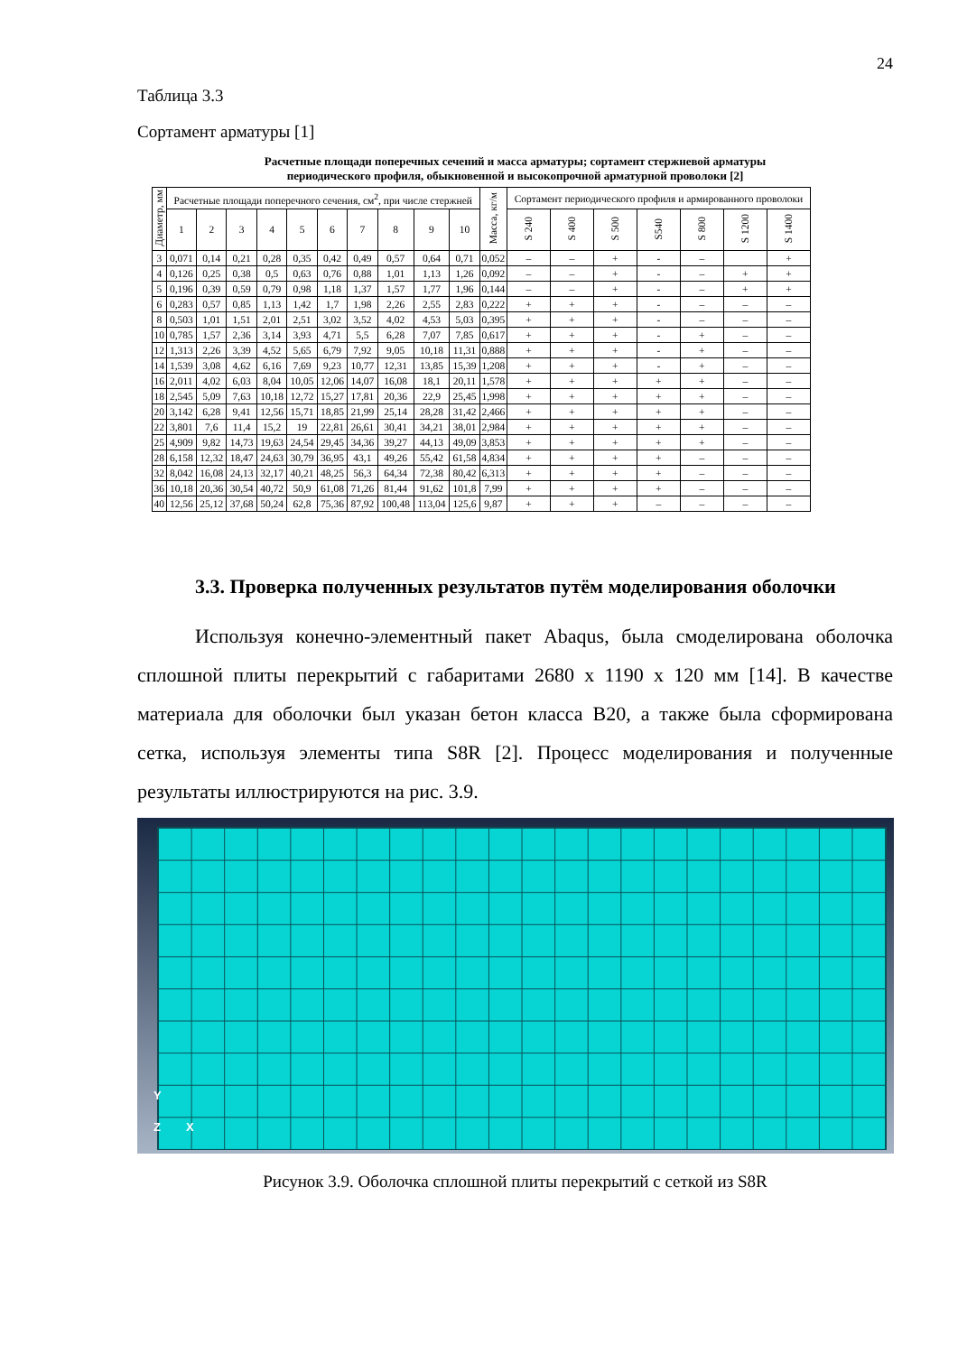24
Таблица 3.3
Сортамент арматуры [1]
Расчетные площади поперечных сечений и масса арматуры; сортамент стержневой арматуры
периодического профиля, обыкновенной и высокопрочной арматурной проволоки [2]
| Диаметр, мм | Расчетные площади поперечного сечения, см<sup>2</sup>, при числе стержней | | | | | | | | | | Масса, кг/м | Сортамент периодического профиля и армированного проволоки | | | | | | |
| --- | --- | --- | --- | --- | --- | --- | --- | --- | --- | --- | --- | --- | --- | --- | --- | --- | --- | --- |
| | 1 | 2 | 3 | 4 | 5 | 6 | 7 | 8 | 9 | 10 | | S 240 | S 400 | S 500 | S540 | S 800 | S 1200 | S 1400 |
| 3 | 0,071 | 0,14 | 0,21 | 0,28 | 0,35 | 0,42 | 0,49 | 0,57 | 0,64 | 0,71 | 0,052 | – | – | + | - | – | | + |
| 4 | 0,126 | 0,25 | 0,38 | 0,5 | 0,63 | 0,76 | 0,88 | 1,01 | 1,13 | 1,26 | 0,092 | – | – | + | - | – | + | + |
| 5 | 0,196 | 0,39 | 0,59 | 0,79 | 0,98 | 1,18 | 1,37 | 1,57 | 1,77 | 1,96 | 0,144 | – | – | + | - | – | + | + |
| 6 | 0,283 | 0,57 | 0,85 | 1,13 | 1,42 | 1,7 | 1,98 | 2,26 | 2,55 | 2,83 | 0,222 | + | + | + | - | – | – | – |
| 8 | 0,503 | 1,01 | 1,51 | 2,01 | 2,51 | 3,02 | 3,52 | 4,02 | 4,53 | 5,03 | 0,395 | + | + | + | - | – | – | – |
| 10 | 0,785 | 1,57 | 2,36 | 3,14 | 3,93 | 4,71 | 5,5 | 6,28 | 7,07 | 7,85 | 0,617 | + | + | + | - | + | – | – |
| 12 | 1,313 | 2,26 | 3,39 | 4,52 | 5,65 | 6,79 | 7,92 | 9,05 | 10,18 | 11,31 | 0,888 | + | + | + | - | + | – | – |
| 14 | 1,539 | 3,08 | 4,62 | 6,16 | 7,69 | 9,23 | 10,77 | 12,31 | 13,85 | 15,39 | 1,208 | + | + | + | - | + | – | – |
| 16 | 2,011 | 4,02 | 6,03 | 8,04 | 10,05 | 12,06 | 14,07 | 16,08 | 18,1 | 20,11 | 1,578 | + | + | + | + | + | – | – |
| 18 | 2,545 | 5,09 | 7,63 | 10,18 | 12,72 | 15,27 | 17,81 | 20,36 | 22,9 | 25,45 | 1,998 | + | + | + | + | + | – | – |
| 20 | 3,142 | 6,28 | 9,41 | 12,56 | 15,71 | 18,85 | 21,99 | 25,14 | 28,28 | 31,42 | 2,466 | + | + | + | + | + | – | – |
| 22 | 3,801 | 7,6 | 11,4 | 15,2 | 19 | 22,81 | 26,61 | 30,41 | 34,21 | 38,01 | 2,984 | + | + | + | + | + | – | – |
| 25 | 4,909 | 9,82 | 14,73 | 19,63 | 24,54 | 29,45 | 34,36 | 39,27 | 44,13 | 49,09 | 3,853 | + | + | + | + | + | – | – |
| 28 | 6,158 | 12,32 | 18,47 | 24,63 | 30,79 | 36,95 | 43,1 | 49,26 | 55,42 | 61,58 | 4,834 | + | + | + | + | – | – | – |
| 32 | 8,042 | 16,08 | 24,13 | 32,17 | 40,21 | 48,25 | 56,3 | 64,34 | 72,38 | 80,42 | 6,313 | + | + | + | + | – | – | – |
| 36 | 10,18 | 20,36 | 30,54 | 40,72 | 50,9 | 61,08 | 71,26 | 81,44 | 91,62 | 101,8 | 7,99 | + | + | + | + | – | – | – |
| 40 | 12,56 | 25,12 | 37,68 | 50,24 | 62,8 | 75,36 | 87,92 | 100,48 | 113,04 | 125,6 | 9,87 | + | + | + | – | – | – | – |
3.3. Проверка полученных результатов путём моделирования оболочки
Используя конечно-элементный пакет Abaqus, была смоделирована оболочка сплошной плиты перекрытий с габаритами 2680 x 1190 x 120 мм [14]. В качестве материала для оболочки был указан бетон класса B20, а также была сформирована сетка, используя элементы типа S8R [2]. Процесс моделирования и полученные результаты иллюстрируются на рис. 3.9.
Y
Z X
Рисунок 3.9. Оболочка сплошной плиты перекрытий с сеткой из S8R